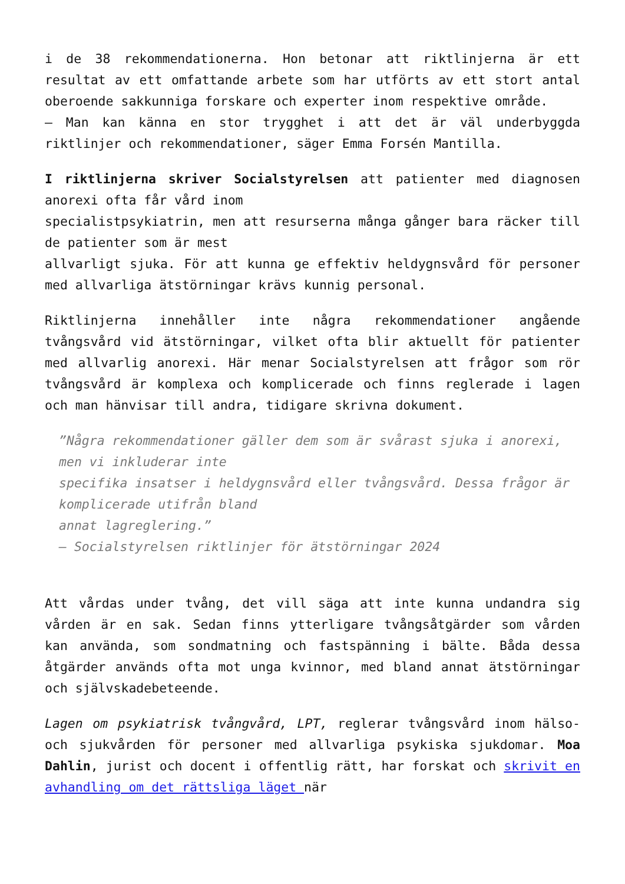i de 38 rekommendationerna. Hon betonar att riktlinjerna är ett resultat av ett omfattande arbete som har utförts av ett stort antal oberoende sakkunniga forskare och experter inom respektive område.
– Man kan känna en stor trygghet i att det är väl underbyggda riktlinjer och rekommendationer, säger Emma Forsén Mantilla.
I riktlinjerna skriver Socialstyrelsen att patienter med diagnosen anorexi ofta får vård inom
specialistpsykiatrin, men att resurserna många gånger bara räcker till de patienter som är mest
allvarligt sjuka. För att kunna ge effektiv heldygnsvård för personer med allvarliga ätstörningar krävs kunnig personal.
Riktlinjerna innehåller inte några rekommendationer angående tvångsvård vid ätstörningar, vilket ofta blir aktuellt för patienter med allvarlig anorexi. Här menar Socialstyrelsen att frågor som rör tvångsvård är komplexa och komplicerade och finns reglerade i lagen och man hänvisar till andra, tidigare skrivna dokument.
”Några rekommendationer gäller dem som är svårast sjuka i anorexi, men vi inkluderar inte
specifika insatser i heldygnsvård eller tvångsvård. Dessa frågor är komplicerade utifrån bland
annat lagreglering.”
– Socialstyrelsen riktlinjer för ätstörningar 2024
Att vårdas under tvång, det vill säga att inte kunna undandra sig vården är en sak. Sedan finns ytterligare tvångsåtgärder som vården kan använda, som sondmatning och fastspänning i bälte. Båda dessa åtgärder används ofta mot unga kvinnor, med bland annat ätstörningar och självskadebeteende.
Lagen om psykiatrisk tvångvård, LPT, reglerar tvångsvård inom hälso- och sjukvården för personer med allvarliga psykiska sjukdomar. Moa Dahlin, jurist och docent i offentlig rätt, har forskat och skrivit en avhandling om det rättsliga läget när